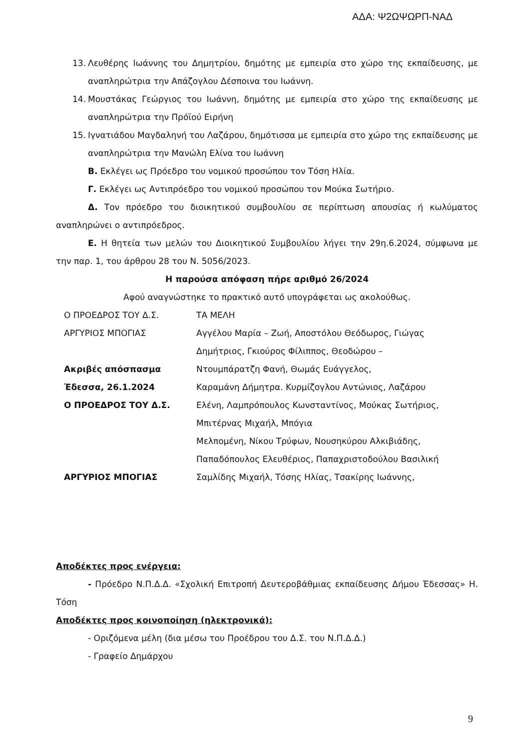ΑΔΑ: Ψ2ΩΨΩΡΠ-ΝΑΔ
13. Λευθέρης Ιωάννης του Δημητρίου, δημότης με εμπειρία στο χώρο της εκπαίδευσης, με αναπληρώτρια την Απάζογλου Δέσποινα του Ιωάννη.
14. Μουστάκας Γεώργιος του Ιωάννη, δημότης με εμπειρία στο χώρο της εκπαίδευσης με αναπληρώτρια την Πρόϊού Ειρήνη
15. Ιγνατιάδου Μαγδαληνή του Λαζάρου, δημότισσα με εμπειρία στο χώρο της εκπαίδευσης με αναπληρώτρια την Μανώλη Ελίνα του Ιωάννη
Β. Εκλέγει ως Πρόεδρο του νομικού προσώπου τον Τόση Ηλία.
Γ. Εκλέγει ως Αντιπρόεδρο του νομικού προσώπου τον Μούκα Σωτήριο.
Δ. Τον πρόεδρο του διοικητικού συμβουλίου σε περίπτωση απουσίας ή κωλύματος αναπληρώνει ο αντιπρόεδρος.
Ε. Η θητεία των μελών του Διοικητικού Συμβουλίου λήγει την 29η.6.2024, σύμφωνα με την παρ. 1, του άρθρου 28 του Ν. 5056/2023.
Η παρούσα απόφαση πήρε αριθμό 26/2024
Αφού αναγνώστηκε το πρακτικό αυτό υπογράφεται ως ακολούθως.
Ο ΠΡΟΕΔΡΟΣ ΤΟΥ Δ.Σ. ΤΑ ΜΕΛΗ
ΑΡΓΥΡΙΟΣ ΜΠΟΓΙΑΣ Αγγέλου Μαρία – Ζωή, Αποστόλου Θεόδωρος, Γιώγας
Δημήτριος, Γκιούρος Φίλιππος, Θεοδώρου –
Ακριβές απόσπασμα Ντουμπάρατζη Φανή, Θωμάς Ευάγγελος,
Έδεσσα, 26.1.2024 Καραμάνη Δήμητρα. Κυρμίζογλου Αντώνιος, Λαζάρου
Ο ΠΡΟΕΔΡΟΣ ΤΟΥ Δ.Σ. Ελένη, Λαμπρόπουλος Κωνσταντίνος, Μούκας Σωτήριος,
Μπιτέρνας Μιχαήλ, Μπόγια
Μελπομένη, Νίκου Τρύφων, Νουσηκύρου Αλκιβιάδης,
Παπαδόπουλος Ελευθέριος, Παπαχριστοδούλου Βασιλική
ΑΡΓΥΡΙΟΣ ΜΠΟΓΙΑΣ Σαμλίδης Μιχαήλ, Τόσης Ηλίας, Τσακίρης Ιωάννης,
Αποδέκτες προς ενέργεια:
- Πρόεδρο Ν.Π.Δ.Δ. «Σχολική Επιτροπή Δευτεροβάθμιας εκπαίδευσης Δήμου Έδεσσας» Η. Τόση
Αποδέκτες προς κοινοποίηση (ηλεκτρονικά):
- Οριζόμενα μέλη (δια μέσω του Προέδρου του Δ.Σ. του Ν.Π.Δ.Δ.)
- Γραφείο Δημάρχου
9